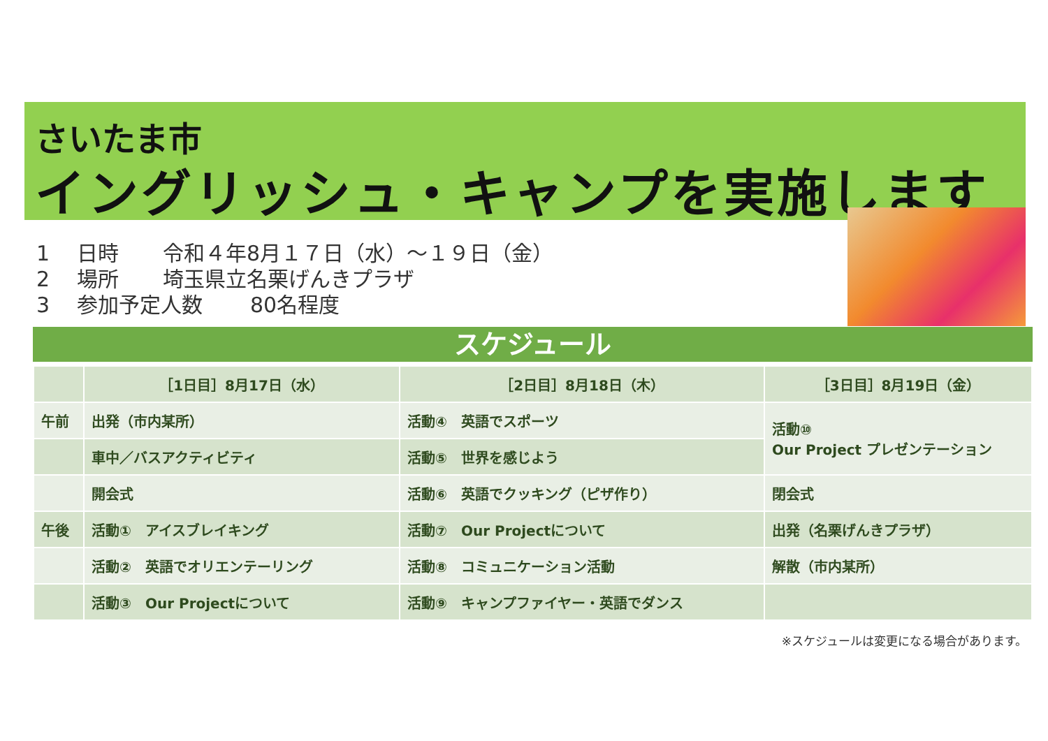さいたま市
イングリッシュ・キャンプを実施します
1 日時 令和４年8月１７日（水）～１９日（金）
2 場所 埼玉県立名栗げんきプラザ
3 参加予定人数 80名程度
スケジュール
| | ［1日目］8月17日（水） | ［2日目］8月18日（木） | ［3日目］8月19日（金） |
| --- | --- | --- | --- |
| 午前 | 出発（市内某所） | 活動④ 英語でスポーツ | 活動⑩ Our Project プレゼンテーション |
| | 車中／バスアクティビティ | 活動⑤ 世界を感じよう | |
| | 開会式 | 活動⑥ 英語でクッキング（ピザ作り） | 閉会式 |
| 午後 | 活動① アイスブレイキング | 活動⑦ Our Projectについて | 出発（名栗げんきプラザ） |
| | 活動② 英語でオリエンテーリング | 活動⑧ コミュニケーション活動 | 解散（市内某所） |
| | 活動③ Our Projectについて | 活動⑨ キャンプファイヤー・英語でダンス | |
※スケジュールは変更になる場合があります。